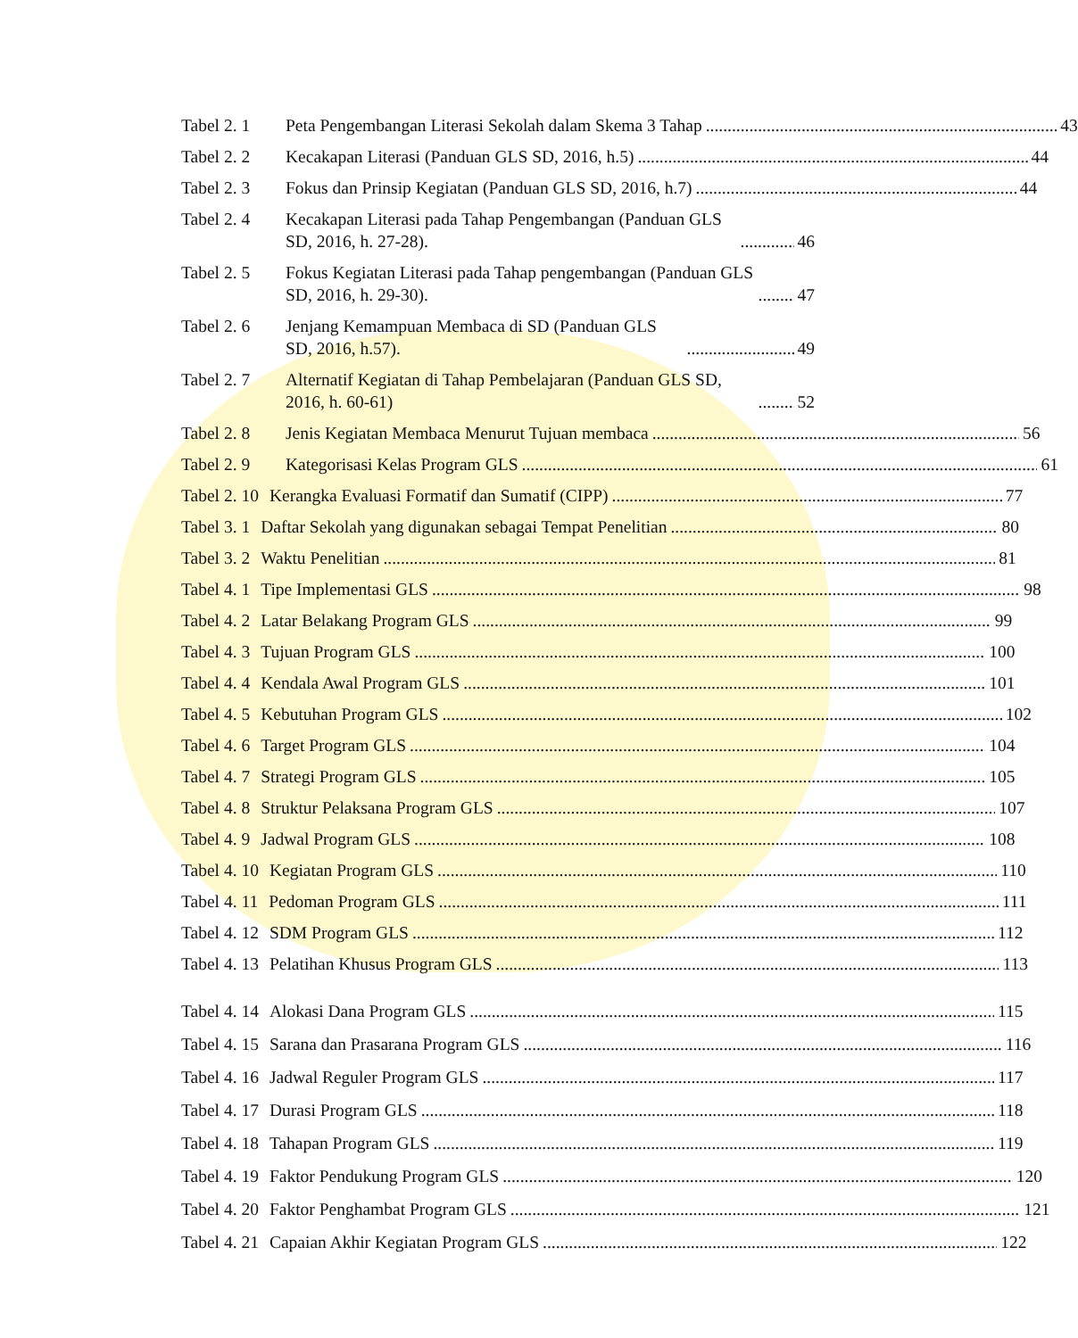Tabel 2. 1 Peta Pengembangan Literasi Sekolah dalam Skema 3 Tahap 43
Tabel 2. 2 Kecakapan Literasi (Panduan GLS SD, 2016, h.5) 44
Tabel 2. 3 Fokus dan Prinsip Kegiatan (Panduan GLS SD, 2016, h.7) 44
Tabel 2. 4 Kecakapan Literasi pada Tahap Pengembangan (Panduan GLS SD, 2016, h. 27-28). 46
Tabel 2. 5 Fokus Kegiatan Literasi pada Tahap pengembangan (Panduan GLS SD, 2016, h. 29-30). 47
Tabel 2. 6 Jenjang Kemampuan Membaca di SD (Panduan GLS SD, 2016, h.57). 49
Tabel 2. 7 Alternatif Kegiatan di Tahap Pembelajaran (Panduan GLS SD, 2016, h. 60-61) 52
Tabel 2. 8 Jenis Kegiatan Membaca Menurut Tujuan membaca 56
Tabel 2. 9 Kategorisasi Kelas Program GLS 61
Tabel 2. 10 Kerangka Evaluasi Formatif dan Sumatif (CIPP) 77
Tabel 3. 1 Daftar Sekolah yang digunakan sebagai Tempat Penelitian 80
Tabel 3. 2 Waktu Penelitian 81
Tabel 4. 1 Tipe Implementasi GLS 98
Tabel 4. 2 Latar Belakang Program GLS 99
Tabel 4. 3 Tujuan Program GLS 100
Tabel 4. 4 Kendala Awal Program GLS 101
Tabel 4. 5 Kebutuhan Program GLS 102
Tabel 4. 6 Target Program GLS 104
Tabel 4. 7 Strategi Program GLS 105
Tabel 4. 8 Struktur Pelaksana Program GLS 107
Tabel 4. 9 Jadwal Program GLS 108
Tabel 4. 10 Kegiatan Program GLS 110
Tabel 4. 11 Pedoman Program GLS 111
Tabel 4. 12 SDM Program GLS 112
Tabel 4. 13 Pelatihan Khusus Program GLS 113
Tabel 4. 14 Alokasi Dana Program GLS 115
Tabel 4. 15 Sarana dan Prasarana Program GLS 116
Tabel 4. 16 Jadwal Reguler Program GLS 117
Tabel 4. 17 Durasi Program GLS 118
Tabel 4. 18 Tahapan Program GLS 119
Tabel 4. 19 Faktor Pendukung Program GLS 120
Tabel 4. 20 Faktor Penghambat Program GLS 121
Tabel 4. 21 Capaian Akhir Kegiatan Program GLS 122